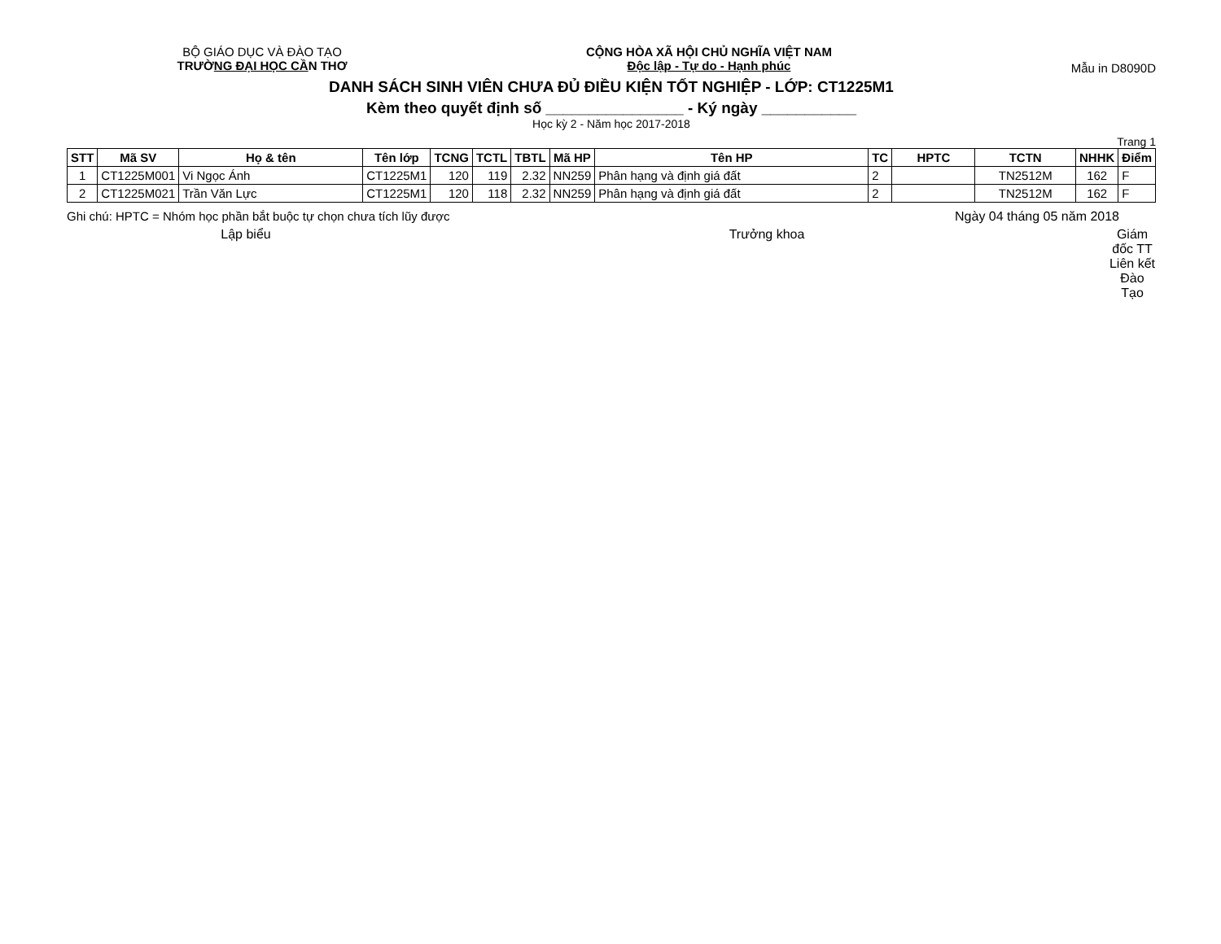BỘ GIÁO DỤC VÀ ĐÀO TẠO
TRƯỜNG ĐẠI HỌC CẦN THƠ
CỘNG HÒA XÃ HỘI CHỦ NGHĨA VIỆT NAM
Độc lập - Tự do - Hạnh phúc
Mẫu in D8090D
DANH SÁCH SINH VIÊN CHƯA ĐỦ ĐIỀU KIỆN TỐT NGHIỆP - LỚP: CT1225M1
Kèm theo quyết định số ________________ - Ký ngày ___________
Học kỳ 2 - Năm học 2017-2018
Trang 1
| STT | Mã SV | Họ & tên | Tên lớp | TCNG | TCTL | TBTL | Mã HP | Tên HP | TC | HPTC | TCTN | NHHK | Điểm |
| --- | --- | --- | --- | --- | --- | --- | --- | --- | --- | --- | --- | --- | --- |
| 1 | CT1225M001 | Vi Ngọc Ánh | CT1225M1 | 120 | 119 | 2.32 | NN259 | Phân hạng và định giá đất | 2 | | TN2512M | 162 | F |
| 2 | CT1225M021 | Trần Văn Lực | CT1225M1 | 120 | 118 | 2.32 | NN259 | Phân hạng và định giá đất | 2 | | TN2512M | 162 | F |
Ghi chú: HPTC = Nhóm học phần bắt buộc tự chọn chưa tích lũy được
Ngày 04 tháng 05 năm 2018
Lập biểu Trưởng khoa Giám đốc TT Liên kết Đào Tạo